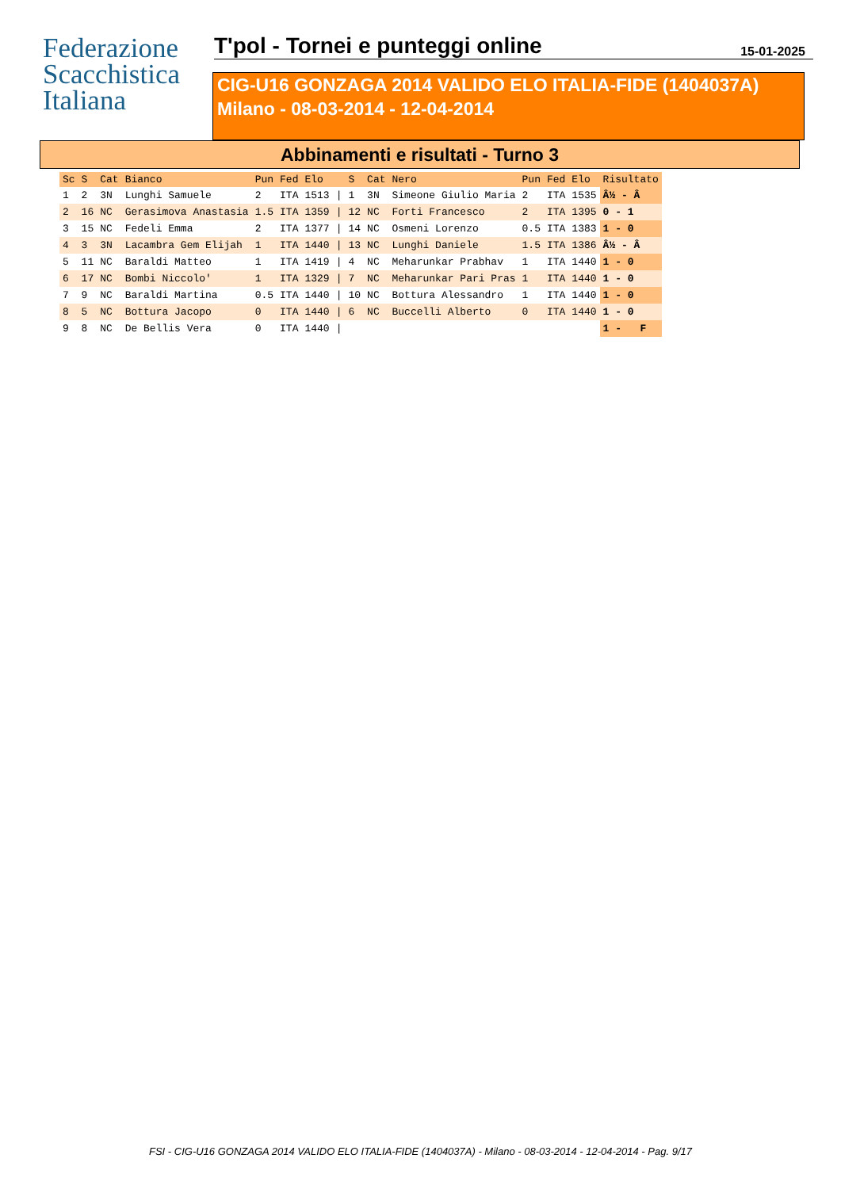Federazione
Scacchistica
Italiana
T'pol - Tornei e punteggi online
15-01-2025
CIG-U16 GONZAGA 2014 VALIDO ELO ITALIA-FIDE (1404037A)
Milano - 08-03-2014 - 12-04-2014
Abbinamenti e risultati - Turno 3
| Sc | S | Cat | Bianco | Pun | Fed | Elo | | S | Cat | Nero | Pun | Fed | Elo | Risultato |
| --- | --- | --- | --- | --- | --- | --- | --- | --- | --- | --- | --- | --- | --- | --- |
| 1 | 2 | 3N | Lunghi Samuele | 2 | ITA | 1513 | / | 1 | 3N | Simeone Giulio Maria | 2 | ITA | 1535 | Â½ - Â |
| 2 | 16 | NC | Gerasimova Anastasia | 1.5 | ITA | 1359 | / | 12 | NC | Forti Francesco | 2 | ITA | 1395 | 0 - 1 |
| 3 | 15 | NC | Fedeli Emma | 2 | ITA | 1377 | / | 14 | NC | Osmeni Lorenzo | 0.5 | ITA | 1383 | 1 - 0 |
| 4 | 3 | 3N | Lacambra Gem Elijah | 1 | ITA | 1440 | / | 13 | NC | Lunghi Daniele | 1.5 | ITA | 1386 | Â½ - Â |
| 5 | 11 | NC | Baraldi Matteo | 1 | ITA | 1419 | / | 4 | NC | Meharunkar Prabhav | 1 | ITA | 1440 | 1 - 0 |
| 6 | 17 | NC | Bombi Niccolo' | 1 | ITA | 1329 | / | 7 | NC | Meharunkar Pari Pras | 1 | ITA | 1440 | 1 - 0 |
| 7 | 9 | NC | Baraldi Martina | 0.5 | ITA | 1440 | / | 10 | NC | Bottura Alessandro | 1 | ITA | 1440 | 1 - 0 |
| 8 | 5 | NC | Bottura Jacopo | 0 | ITA | 1440 | / | 6 | NC | Buccelli Alberto | 0 | ITA | 1440 | 1 - 0 |
| 9 | 8 | NC | De Bellis Vera | 0 | ITA | 1440 | / | | | | | | | 1 - F |
FSI - CIG-U16 GONZAGA 2014 VALIDO ELO ITALIA-FIDE (1404037A) - Milano - 08-03-2014 - 12-04-2014 - Pag. 9/17